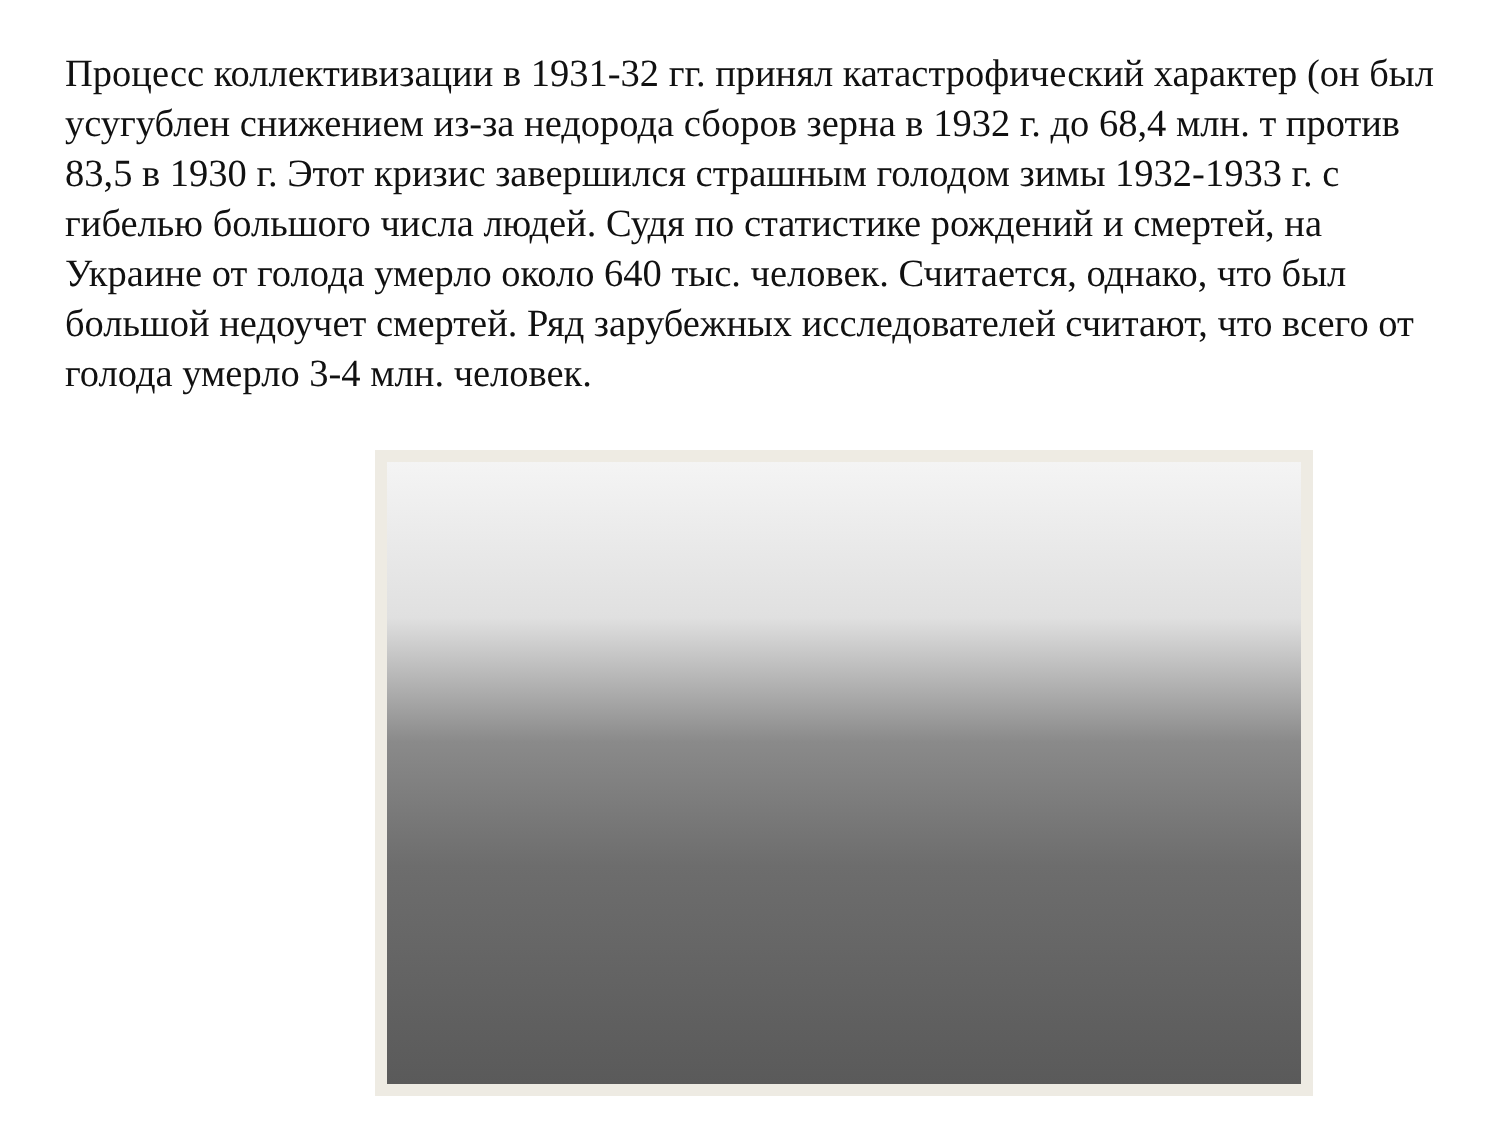Процесс коллективизации в 1931-32 гг. принял катастрофический характер (он был усугублен снижением из-за недорода сборов зерна в 1932 г. до 68,4 млн. т против 83,5 в 1930 г. Этот кризис завершился страшным голодом зимы 1932-1933 г. с гибелью большого числа людей. Судя по статистике рождений и смертей, на Украине от голода умерло около 640 тыс. человек. Считается, однако, что был большой недоучет смертей. Ряд зарубежных исследователей считают, что всего от голода умерло 3-4 млн. человек.